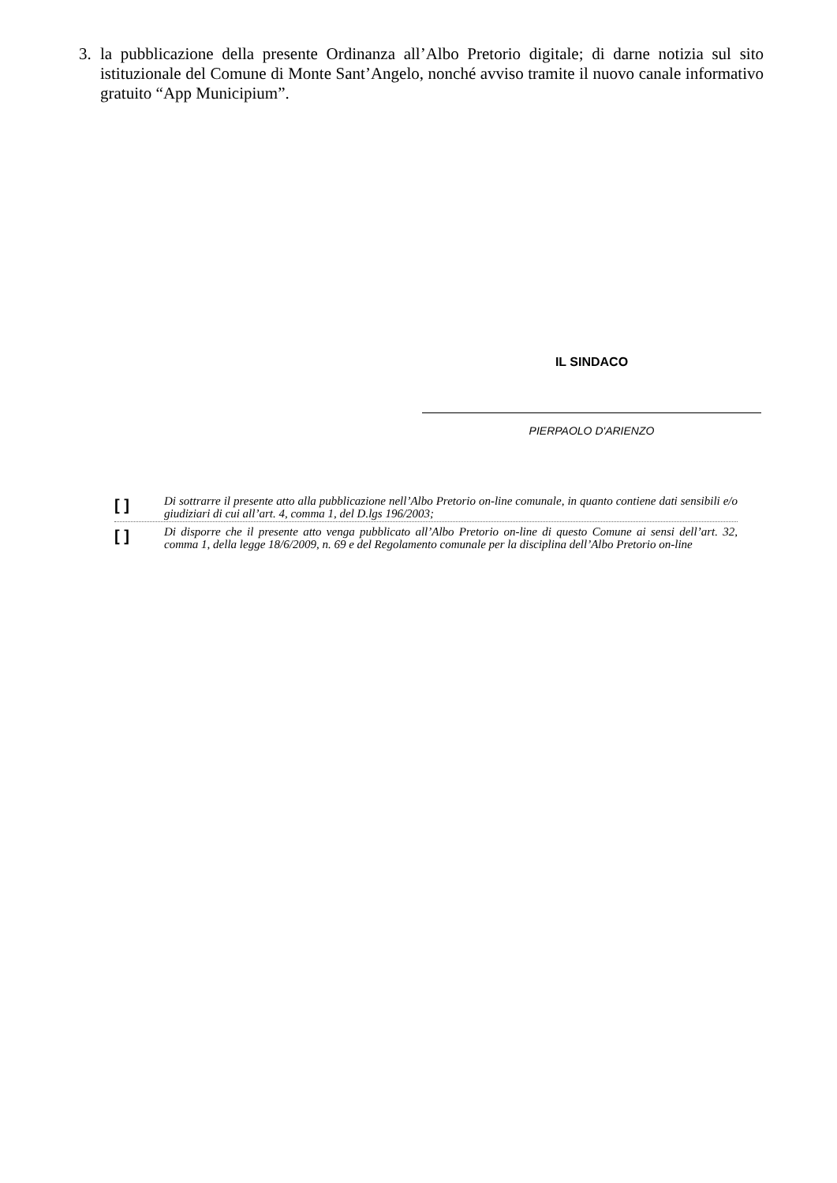3. la pubblicazione della presente Ordinanza all’Albo Pretorio digitale; di darne notizia sul sito istituzionale del Comune di Monte Sant’Angelo, nonché avviso tramite il nuovo canale informativo gratuito “App Municipium”.
IL SINDACO
PIERPAOLO D'ARIENZO
[ ] Di sottrarre il presente atto alla pubblicazione nell’Albo Pretorio on-line comunale, in quanto contiene dati sensibili e/o giudiziari di cui all’art. 4, comma 1, del D.lgs 196/2003;
[ ] Di disporre che il presente atto venga pubblicato all’Albo Pretorio on-line di questo Comune ai sensi dell’art. 32, comma 1, della legge 18/6/2009, n. 69 e del Regolamento comunale per la disciplina dell’Albo Pretorio on-line